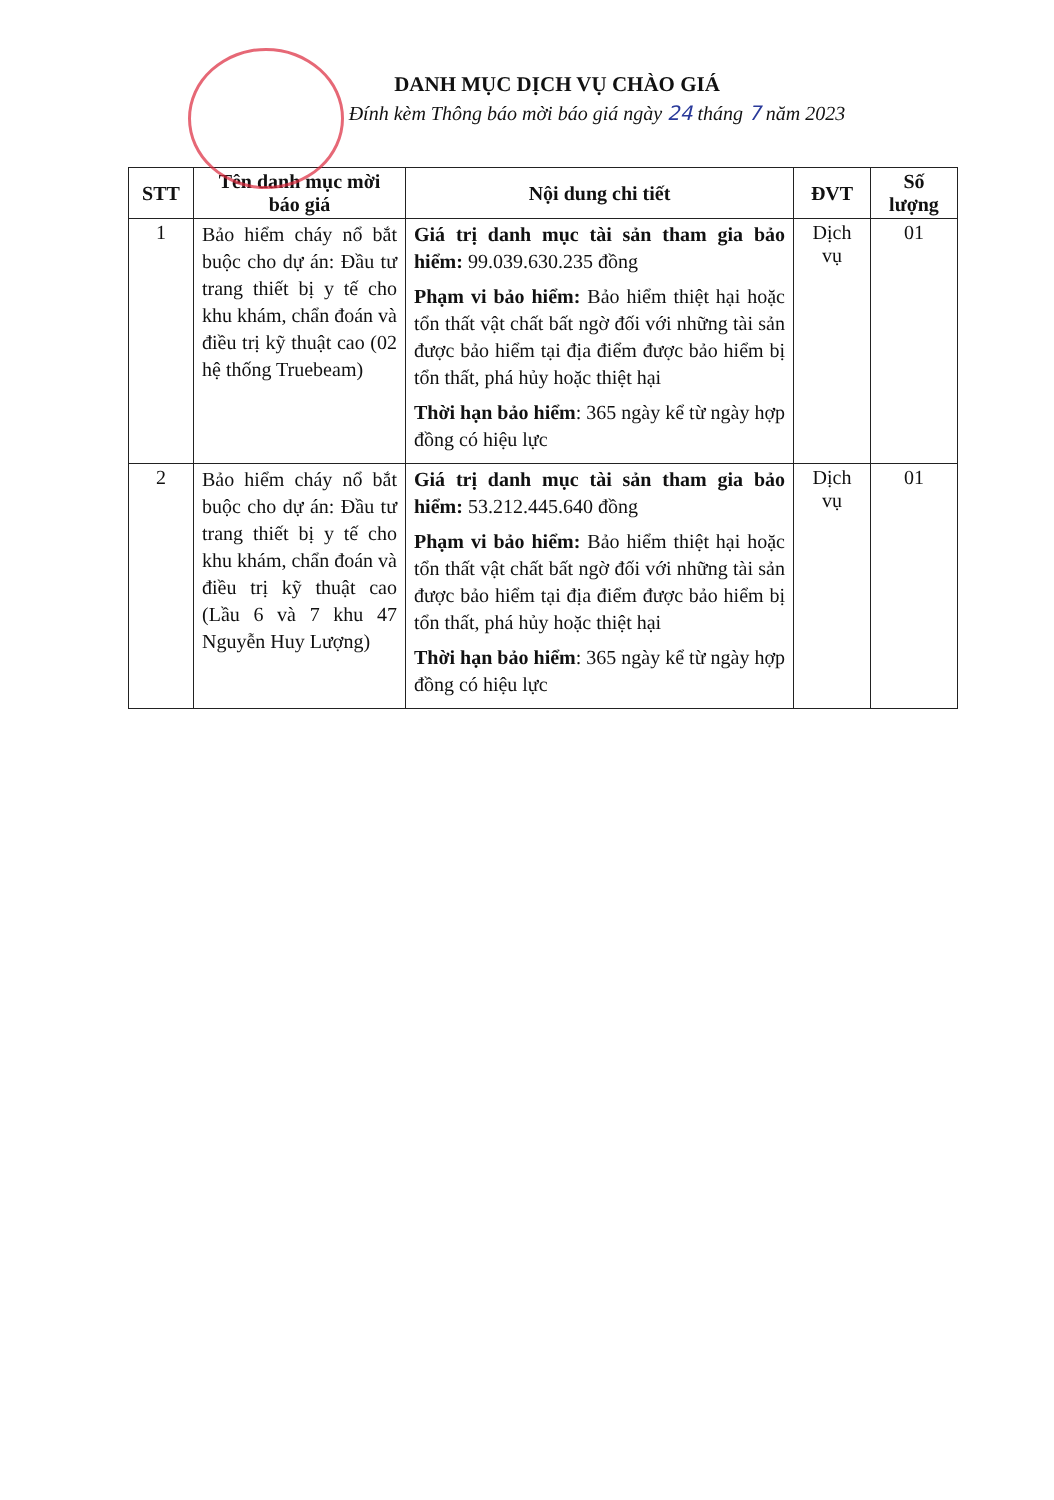DANH MỤC DỊCH VỤ CHÀO GIÁ
Đính kèm Thông báo mời báo giá ngày 24 tháng 7 năm 2023
| STT | Tên danh mục mời báo giá | Nội dung chi tiết | ĐVT | Số lượng |
| --- | --- | --- | --- | --- |
| 1 | Bảo hiểm cháy nổ bắt buộc cho dự án: Đầu tư trang thiết bị y tế cho khu khám, chẩn đoán và điều trị kỹ thuật cao (02 hệ thống Truebeam) | Giá trị danh mục tài sản tham gia bảo hiểm: 99.039.630.235 đồng Phạm vi bảo hiểm: Bảo hiểm thiệt hại hoặc tổn thất vật chất bất ngờ đối với những tài sản được bảo hiểm tại địa điểm được bảo hiểm bị tổn thất, phá hủy hoặc thiệt hại Thời hạn bảo hiểm : 365 ngày kể từ ngày hợp đồng có hiệu lực | Dịch vụ | 01 |
| 2 | Bảo hiểm cháy nổ bắt buộc cho dự án: Đầu tư trang thiết bị y tế cho khu khám, chẩn đoán và điều trị kỹ thuật cao (Lầu 6 và 7 khu 47 Nguyễn Huy Lượng) | Giá trị danh mục tài sản tham gia bảo hiểm: 53.212.445.640 đồng Phạm vi bảo hiểm: Bảo hiểm thiệt hại hoặc tổn thất vật chất bất ngờ đối với những tài sản được bảo hiểm tại địa điểm được bảo hiểm bị tổn thất, phá hủy hoặc thiệt hại Thời hạn bảo hiểm : 365 ngày kể từ ngày hợp đồng có hiệu lực | Dịch vụ | 01 |